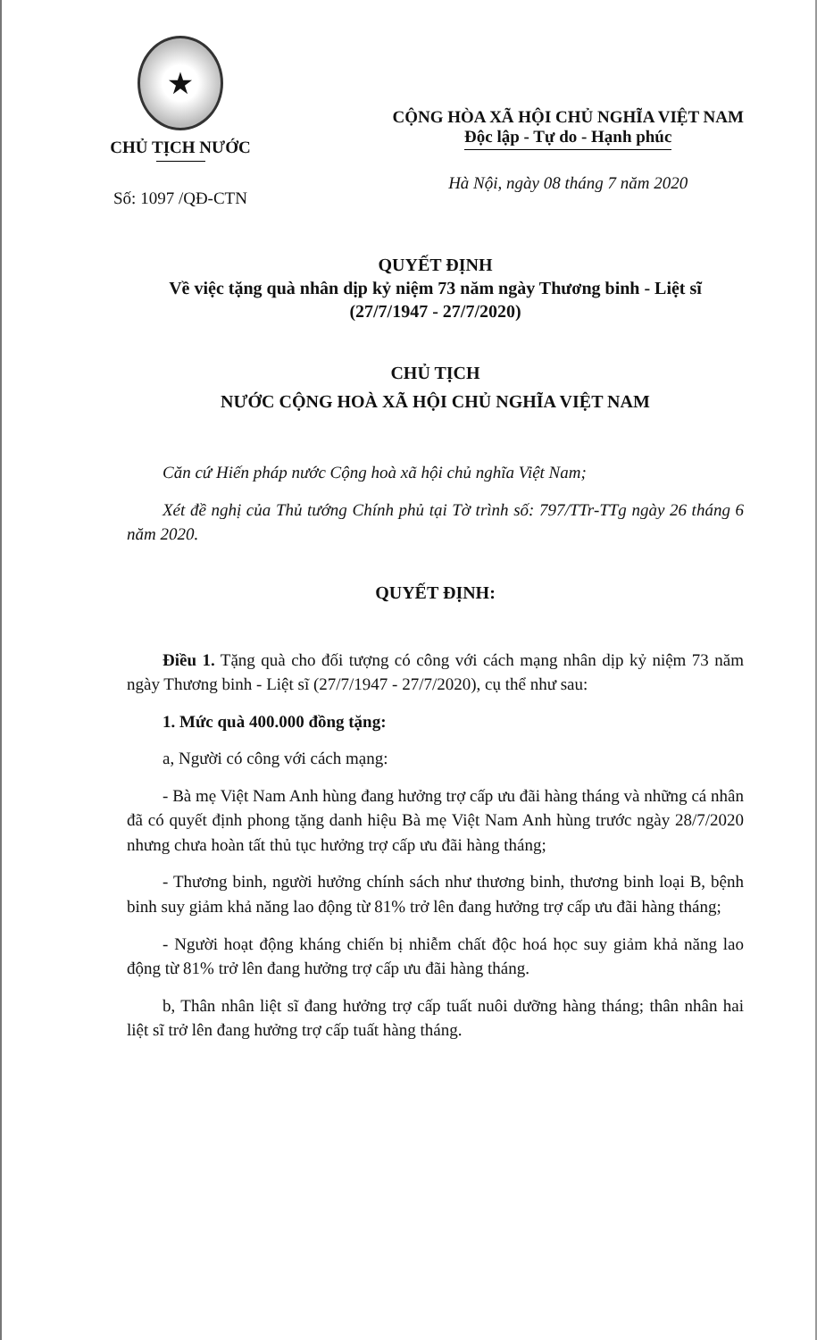★
CHỦ TỊCH NƯỚC
Số: 1097 /QĐ-CTN
CỘNG HÒA XÃ HỘI CHỦ NGHĨA VIỆT NAM
Độc lập - Tự do - Hạnh phúc
Hà Nội, ngày 08 tháng 7 năm 2020
QUYẾT ĐỊNH
Về việc tặng quà nhân dịp kỷ niệm 73 năm ngày Thương binh - Liệt sĩ
(27/7/1947 - 27/7/2020)
CHỦ TỊCH
NƯỚC CỘNG HOÀ XÃ HỘI CHỦ NGHĨA VIỆT NAM
Căn cứ Hiến pháp nước Cộng hoà xã hội chủ nghĩa Việt Nam;
Xét đề nghị của Thủ tướng Chính phủ tại Tờ trình số: 797/TTr-TTg ngày 26 tháng 6 năm 2020.
QUYẾT ĐỊNH:
Điều 1. Tặng quà cho đối tượng có công với cách mạng nhân dịp kỷ niệm 73 năm ngày Thương binh - Liệt sĩ (27/7/1947 - 27/7/2020), cụ thể như sau:
1. Mức quà 400.000 đồng tặng:
a, Người có công với cách mạng:
- Bà mẹ Việt Nam Anh hùng đang hưởng trợ cấp ưu đãi hàng tháng và những cá nhân đã có quyết định phong tặng danh hiệu Bà mẹ Việt Nam Anh hùng trước ngày 28/7/2020 nhưng chưa hoàn tất thủ tục hưởng trợ cấp ưu đãi hàng tháng;
- Thương binh, người hưởng chính sách như thương binh, thương binh loại B, bệnh binh suy giảm khả năng lao động từ 81% trở lên đang hưởng trợ cấp ưu đãi hàng tháng;
- Người hoạt động kháng chiến bị nhiễm chất độc hoá học suy giảm khả năng lao động từ 81% trở lên đang hưởng trợ cấp ưu đãi hàng tháng.
b, Thân nhân liệt sĩ đang hưởng trợ cấp tuất nuôi dưỡng hàng tháng; thân nhân hai liệt sĩ trở lên đang hưởng trợ cấp tuất hàng tháng.